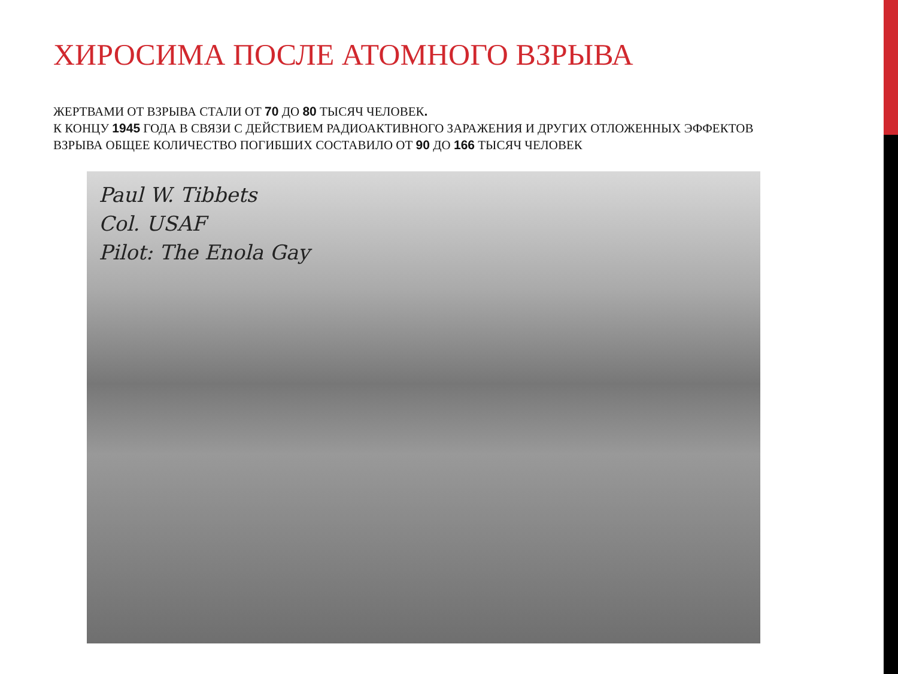ХИРОСИМА ПОСЛЕ АТОМНОГО ВЗРЫВА
ЖЕРТВАМИ ОТ ВЗРЫВА СТАЛИ ОТ 70 ДО 80 ТЫСЯЧ ЧЕЛОВЕК.
К КОНЦУ 1945 ГОДА В СВЯЗИ С ДЕЙСТВИЕМ РАДИОАКТИВНОГО ЗАРАЖЕНИЯ И ДРУГИХ ОТЛОЖЕННЫХ ЭФФЕКТОВ ВЗРЫВА ОБЩЕЕ КОЛИЧЕСТВО ПОГИБШИХ СОСТАВИЛО ОТ 90 ДО 166 ТЫСЯЧ ЧЕЛОВЕК
Paul W. Tibbets
Col. USAF
Pilot: The Enola Gay